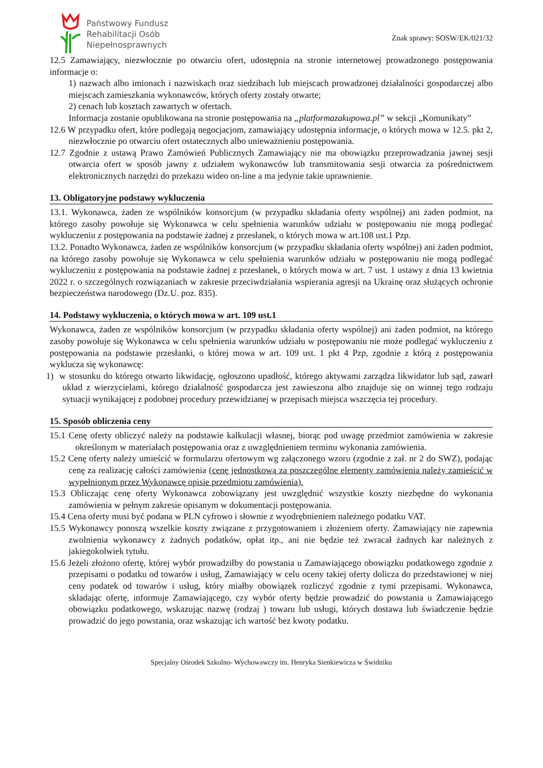Państwowy Fundusz
Rehabilitacji Osób
Niepełnosprawnych
Znak sprawy: SOSW/EK/021/32
12.5 Zamawiający, niezwłocznie po otwarciu ofert, udostępnia na stronie internetowej prowadzonego postępowania informacje o:
1) nazwach albo imionach i nazwiskach oraz siedzibach lub miejscach prowadzonej działalności gospodarczej albo miejscach zamieszkania wykonawców, których oferty zostały otwarte;
2) cenach lub kosztach zawartych w ofertach.
Informacja zostanie opublikowana na stronie postępowania na „platformazakupowa.pl” w sekcji „Komunikaty”
12.6 W przypadku ofert, które podlegają negocjacjom, zamawiający udostępnia informacje, o których mowa w 12.5. pkt 2, niezwłocznie po otwarciu ofert ostatecznych albo unieważnieniu postępowania.
12.7 Zgodnie z ustawą Prawo Zamówień Publicznych Zamawiający nie ma obowiązku przeprowadzania jawnej sesji otwarcia ofert w sposób jawny z udziałem wykonawców lub transmitowania sesji otwarcia za pośrednictwem elektronicznych narzędzi do przekazu wideo on-line a ma jedynie takie uprawnienie.
13. Obligatoryjne podstawy wykluczenia
13.1. Wykonawca, żaden ze wspólników konsorcjum (w przypadku składania oferty wspólnej) ani żaden podmiot, na którego zasoby powołuje się Wykonawca w celu spełnienia warunków udziału w postępowaniu nie mogą podlegać wykluczeniu z postępowania na podstawie żadnej z przesłanek, o których mowa w art.108 ust.1 Pzp.
13.2. Ponadto Wykonawca, żaden ze wspólników konsorcjum (w przypadku składania oferty wspólnej) ani żaden podmiot, na którego zasoby powołuje się Wykonawca w celu spełnienia warunków udziału w postępowaniu nie mogą podlegać wykluczeniu z postępowania na podstawie żadnej z przesłanek, o których mowa w art. 7 ust. 1 ustawy z dnia 13 kwietnia 2022 r. o szczególnych rozwiązaniach w zakresie przeciwdziałania wspierania agresji na Ukrainę oraz służących ochronie bezpieczeństwa narodowego (Dz.U. poz. 835).
14. Podstawy wykluczenia, o których mowa w art. 109 ust.1
Wykonawca, żaden ze wspólników konsorcjum (w przypadku składania oferty wspólnej) ani żaden podmiot, na którego zasoby powołuje się Wykonawca w celu spełnienia warunków udziału w postępowaniu nie może podlegać wykluczeniu z postępowania na podstawie przesłanki, o której mowa w art. 109 ust. 1 pkt 4 Pzp, zgodnie z którą z postępowania wyklucza się wykonawcę:
1) w stosunku do którego otwarto likwidację, ogłoszono upadłość, którego aktywami zarządza likwidator lub sąd, zawarł układ z wierzycielami, którego działalność gospodarcza jest zawieszona albo znajduje się on winnej tego rodzaju sytuacji wynikającej z podobnej procedury przewidzianej w przepisach miejsca wszczęcia tej procedury.
15. Sposób obliczenia ceny
15.1 Cenę oferty obliczyć należy na podstawie kalkulacji własnej, biorąc pod uwagę przedmiot zamówienia w zakresie określonym w materiałach postępowania oraz z uwzględnieniem terminu wykonania zamówienia.
15.2 Cenę oferty należy umieścić w formularzu ofertowym wg załączonego wzoru (zgodnie z zał. nr 2 do SWZ), podając cenę za realizację całości zamówienia (cenę jednostkową za poszczególne elementy zamówienia należy zamieścić w wypełnionym przez Wykonawcę opisie przedmiotu zamówienia).
15.3 Obliczając cenę oferty Wykonawca zobowiązany jest uwzględnić wszystkie koszty niezbędne do wykonania zamówienia w pełnym zakresie opisanym w dokumentacji postępowania.
15.4 Cena oferty musi być podana w PLN cyfrowo i słownie z wyodrębnieniem należnego podatku VAT.
15.5 Wykonawcy ponoszą wszelkie koszty związane z przygotowaniem i złożeniem oferty. Zamawiający nie zapewnia zwolnienia wykonawcy z żadnych podatków, opłat itp., ani nie będzie też zwracał żadnych kar należnych z jakiegokolwiek tytułu.
15.6 Jeżeli złożono ofertę, której wybór prowadziłby do powstania u Zamawiającego obowiązku podatkowego zgodnie z przepisami o podatku od towarów i usług, Zamawiający w celu oceny takiej oferty dolicza do przedstawionej w niej ceny podatek od towarów i usług, który miałby obowiązek rozliczyć zgodnie z tymi przepisami. Wykonawca, składając ofertę, informuje Zamawiającego, czy wybór oferty będzie prowadzić do powstania u Zamawiającego obowiązku podatkowego, wskazując nazwę (rodzaj ) towaru lub usługi, których dostawa lub świadczenie będzie prowadzić do jego powstania, oraz wskazując ich wartość bez kwoty podatku.
Specjalny Ośrodek Szkolno- Wychowawczy im. Henryka Sienkiewicza w Świdniku